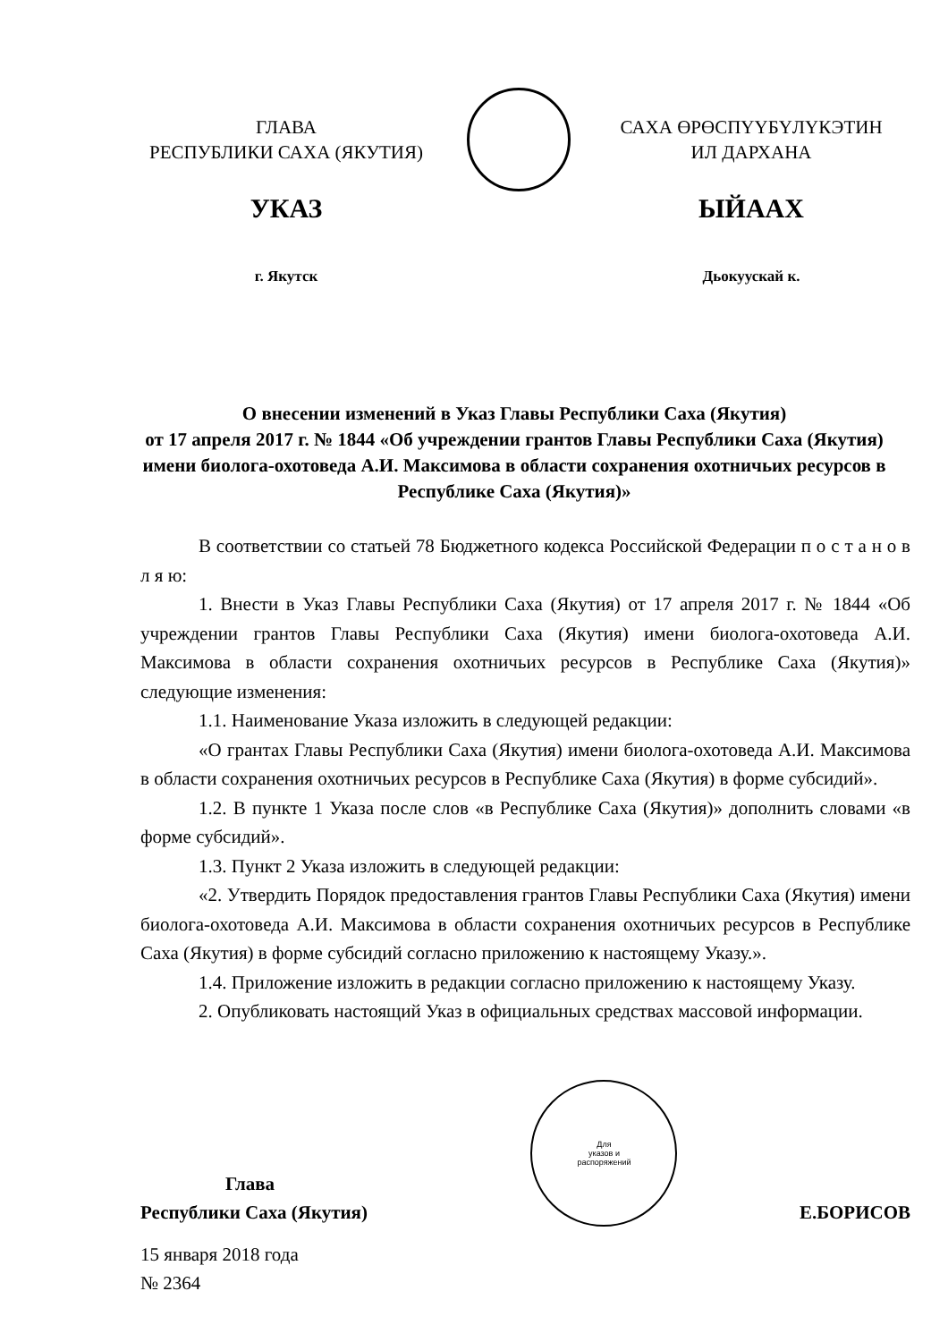ГЛАВА
РЕСПУБЛИКИ САХА (ЯКУТИЯ)
УКАЗ
г. Якутск
САХА ӨРӨСПҮҮБҮЛҮКЭТИН
ИЛ ДАРХАНА
ЫЙААХ
Дьокуускай к.
О внесении изменений в Указ Главы Республики Саха (Якутия)
от 17 апреля 2017 г. № 1844 «Об учреждении грантов Главы Республики Саха (Якутия) имени биолога-охотоведа А.И. Максимова в области сохранения охотничьих ресурсов в Республике Саха (Якутия)»
В соответствии со статьей 78 Бюджетного кодекса Российской Федерации п о с т а н о в л я ю:
1. Внести в Указ Главы Республики Саха (Якутия) от 17 апреля 2017 г. № 1844 «Об учреждении грантов Главы Республики Саха (Якутия) имени биолога-охотоведа А.И. Максимова в области сохранения охотничьих ресурсов в Республике Саха (Якутия)» следующие изменения:
1.1. Наименование Указа изложить в следующей редакции:
«О грантах Главы Республики Саха (Якутия) имени биолога-охотоведа А.И. Максимова в области сохранения охотничьих ресурсов в Республике Саха (Якутия) в форме субсидий».
1.2. В пункте 1 Указа после слов «в Республике Саха (Якутия)» дополнить словами «в форме субсидий».
1.3. Пункт 2 Указа изложить в следующей редакции:
«2. Утвердить Порядок предоставления грантов Главы Республики Саха (Якутия) имени биолога-охотоведа А.И. Максимова в области сохранения охотничьих ресурсов в Республике Саха (Якутия) в форме субсидий согласно приложению к настоящему Указу.».
1.4. Приложение изложить в редакции согласно приложению к настоящему Указу.
2. Опубликовать настоящий Указ в официальных средствах массовой информации.
Глава
Республики Саха (Якутия)
Для
указов и
распоряжений
Е.БОРИСОВ
15 января 2018 года
№ 2364